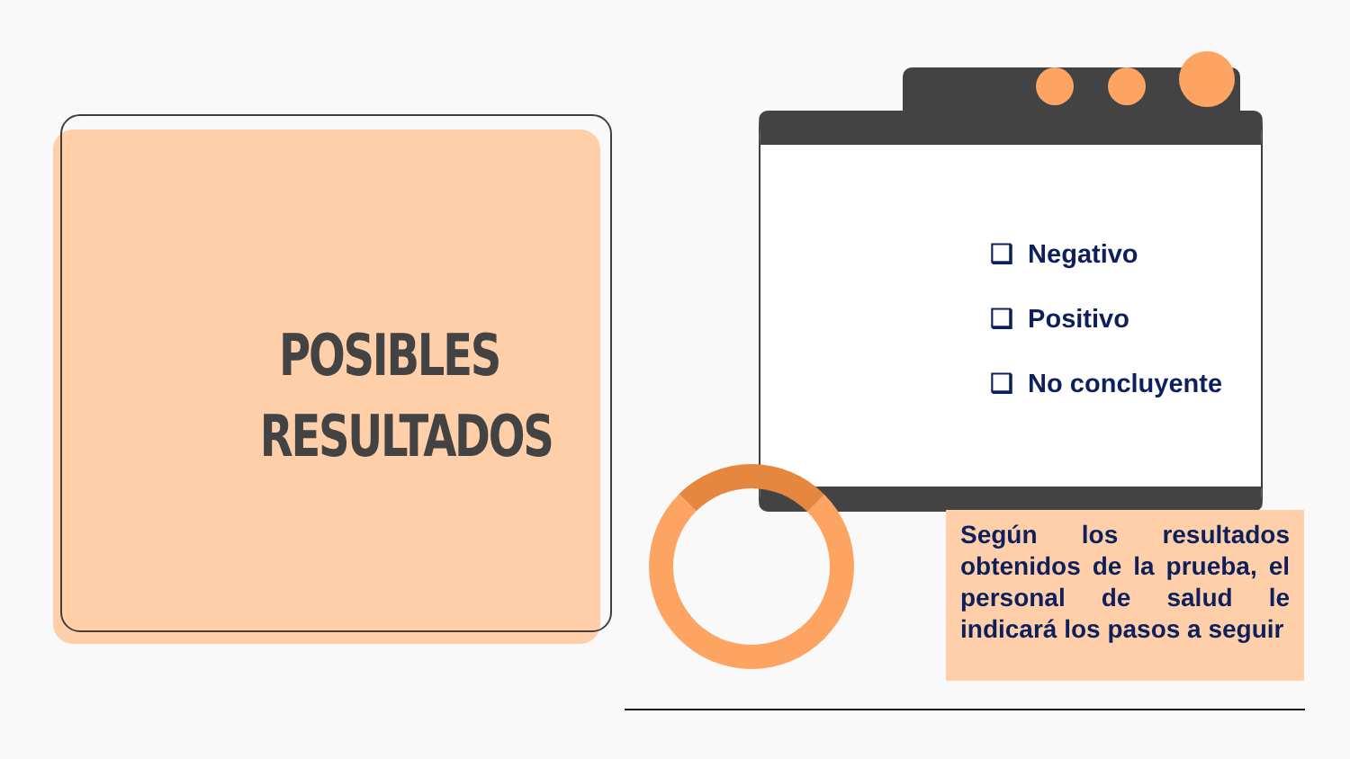POSIBLES
RESULTADOS
❑ Negativo
❑ Positivo
❑ No concluyente
Según los resultados obtenidos de la prueba, el personal de salud le indicará los pasos a seguir